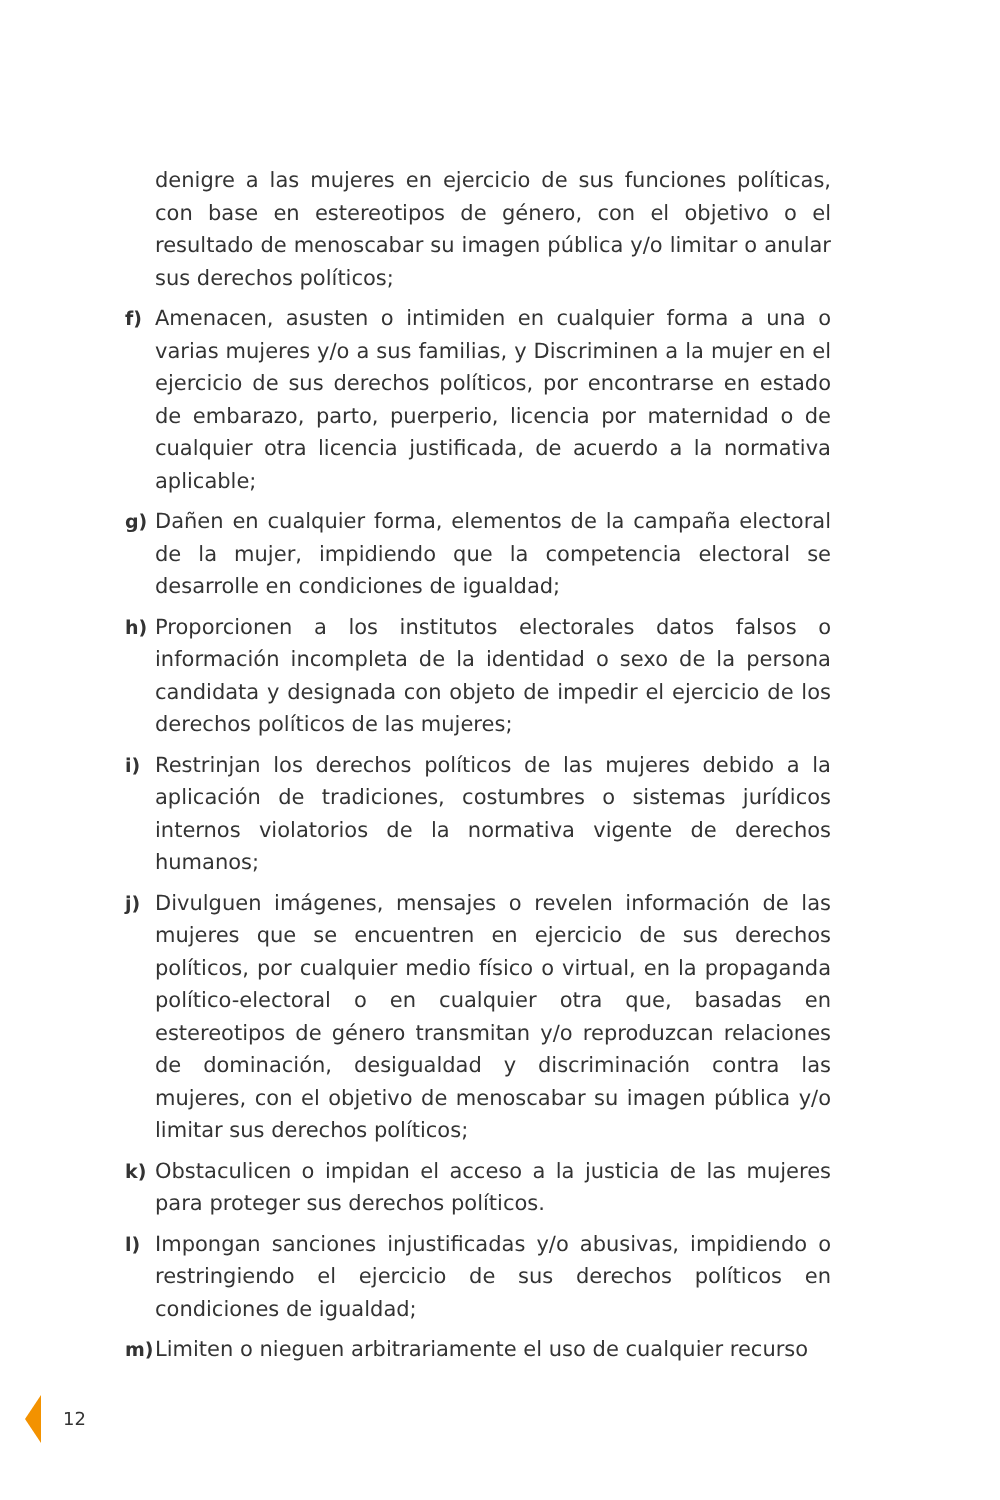denigre a las mujeres en ejercicio de sus funciones políticas, con base en estereotipos de género, con el objetivo o el resultado de menoscabar su imagen pública y/o limitar o anular sus derechos políticos;
f) Amenacen, asusten o intimiden en cualquier forma a una o varias mujeres y/o a sus familias, y Discriminen a la mujer en el ejercicio de sus derechos políticos, por encontrarse en estado de embarazo, parto, puerperio, licencia por maternidad o de cualquier otra licencia justificada, de acuerdo a la normativa aplicable;
g) Dañen en cualquier forma, elementos de la campaña electoral de la mujer, impidiendo que la competencia electoral se desarrolle en condiciones de igualdad;
h) Proporcionen a los institutos electorales datos falsos o información incompleta de la identidad o sexo de la persona candidata y designada con objeto de impedir el ejercicio de los derechos políticos de las mujeres;
i) Restrinjan los derechos políticos de las mujeres debido a la aplicación de tradiciones, costumbres o sistemas jurídicos internos violatorios de la normativa vigente de derechos humanos;
j) Divulguen imágenes, mensajes o revelen información de las mujeres que se encuentren en ejercicio de sus derechos políticos, por cualquier medio físico o virtual, en la propaganda político-electoral o en cualquier otra que, basadas en estereotipos de género transmitan y/o reproduzcan relaciones de dominación, desigualdad y discriminación contra las mujeres, con el objetivo de menoscabar su imagen pública y/o limitar sus derechos políticos;
k) Obstaculicen o impidan el acceso a la justicia de las mujeres para proteger sus derechos políticos.
l) Impongan sanciones injustificadas y/o abusivas, impidiendo o restringiendo el ejercicio de sus derechos políticos en condiciones de igualdad;
m) Limiten o nieguen arbitrariamente el uso de cualquier recurso
12